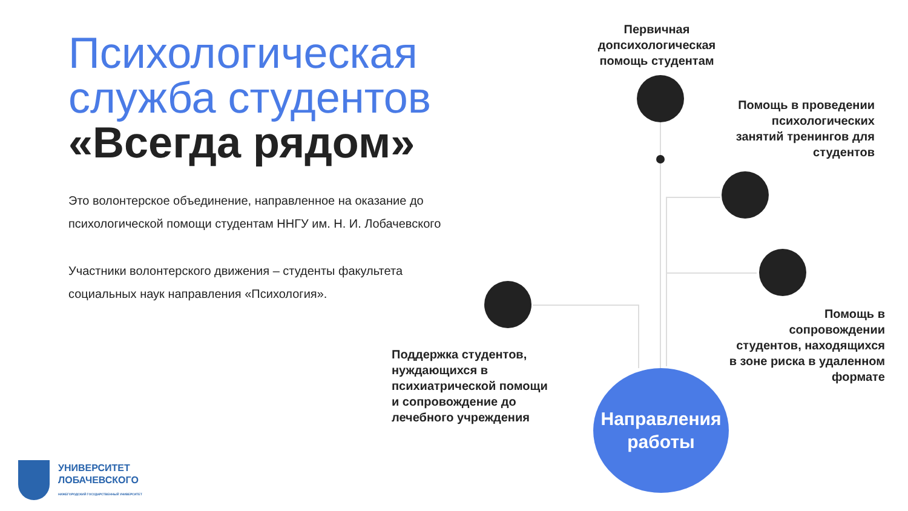Психологическая служба студентов
«Всегда рядом»
Это волонтерское объединение, направленное на оказание до психологической помощи студентам ННГУ им. Н. И. Лобачевского
Участники волонтерского движения – студенты факультета социальных наук направления «Психология».
Первичная допсихологическая помощь студентам
Помощь в проведении психологических занятий тренингов для студентов
Помощь в сопровождении студентов, находящихся в зоне риска в удаленном формате
Поддержка студентов, нуждающихся в психиатрической помощи и сопровождение до лечебного учреждения
Направления работы
УНИВЕРСИТЕТ
ЛОБАЧЕВСКОГО
НИЖЕГОРОДСКИЙ ГОСУДАРСТВЕННЫЙ УНИВЕРСИТЕТ